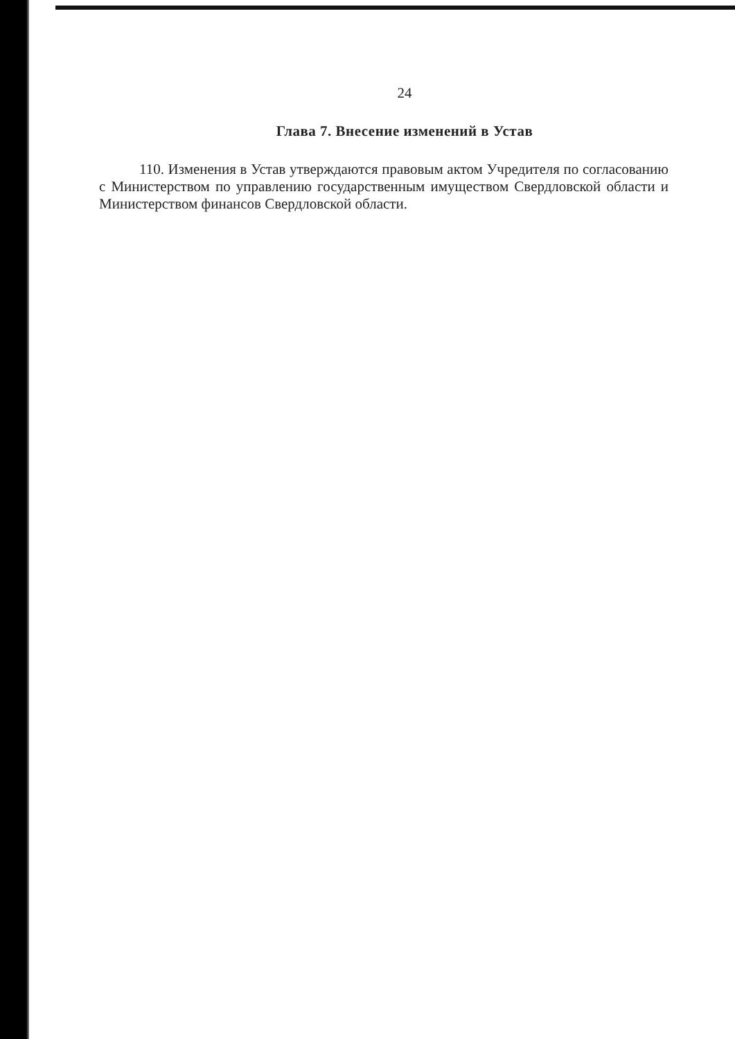24
Глава 7. Внесение изменений в Устав
110. Изменения в Устав утверждаются правовым актом Учредителя по согласованию с Министерством по управлению государственным имуществом Свердловской области и Министерством финансов Свердловской области.